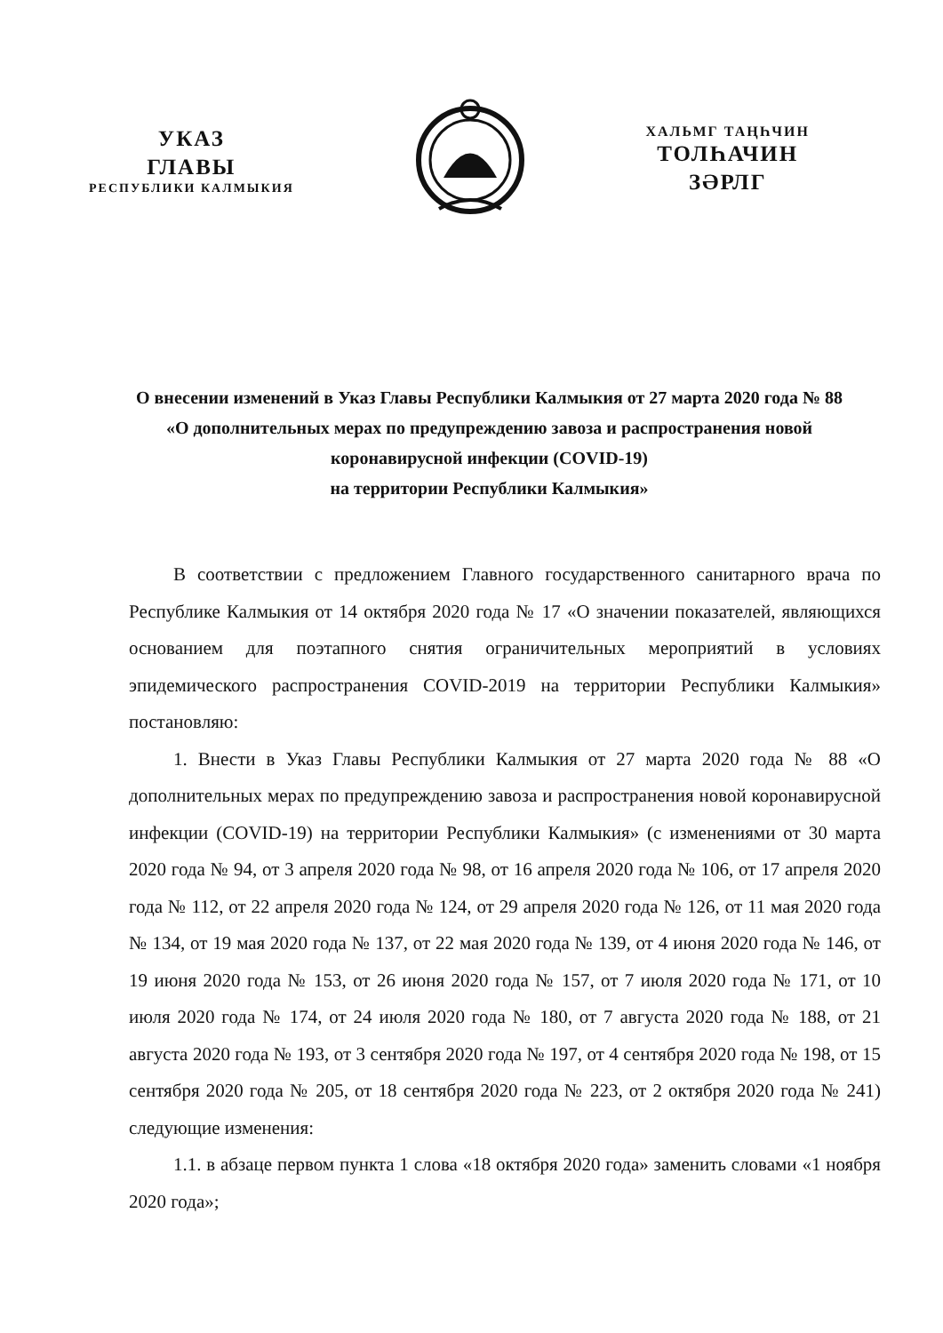УКАЗ
ГЛАВЫ
РЕСПУБЛИКИ КАЛМЫКИЯ
ХАЛЬМГ ТАҢҺЧИН
ТОЛҺАЧИН
ЗӘРЛГ
О внесении изменений в Указ Главы Республики Калмыкия от 27 марта 2020 года № 88 «О дополнительных мерах по предупреждению завоза и распространения новой коронавирусной инфекции (COVID-19)
на территории Республики Калмыкия»
В соответствии с предложением Главного государственного санитарного врача по Республике Калмыкия от 14 октября 2020 года № 17 «О значении показателей, являющихся основанием для поэтапного снятия ограничительных мероприятий в условиях эпидемического распространения COVID-2019 на территории Республики Калмыкия» постановляю:
1. Внести в Указ Главы Республики Калмыкия от 27 марта 2020 года № 88 «О дополнительных мерах по предупреждению завоза и распространения новой коронавирусной инфекции (COVID-19) на территории Республики Калмыкия» (с изменениями от 30 марта 2020 года № 94, от 3 апреля 2020 года № 98, от 16 апреля 2020 года № 106, от 17 апреля 2020 года № 112, от 22 апреля 2020 года № 124, от 29 апреля 2020 года № 126, от 11 мая 2020 года № 134, от 19 мая 2020 года № 137, от 22 мая 2020 года № 139, от 4 июня 2020 года № 146, от 19 июня 2020 года № 153, от 26 июня 2020 года № 157, от 7 июля 2020 года № 171, от 10 июля 2020 года № 174, от 24 июля 2020 года № 180, от 7 августа 2020 года № 188, от 21 августа 2020 года № 193, от 3 сентября 2020 года № 197, от 4 сентября 2020 года № 198, от 15 сентября 2020 года № 205, от 18 сентября 2020 года № 223, от 2 октября 2020 года № 241) следующие изменения:
1.1. в абзаце первом пункта 1 слова «18 октября 2020 года» заменить словами «1 ноября 2020 года»;